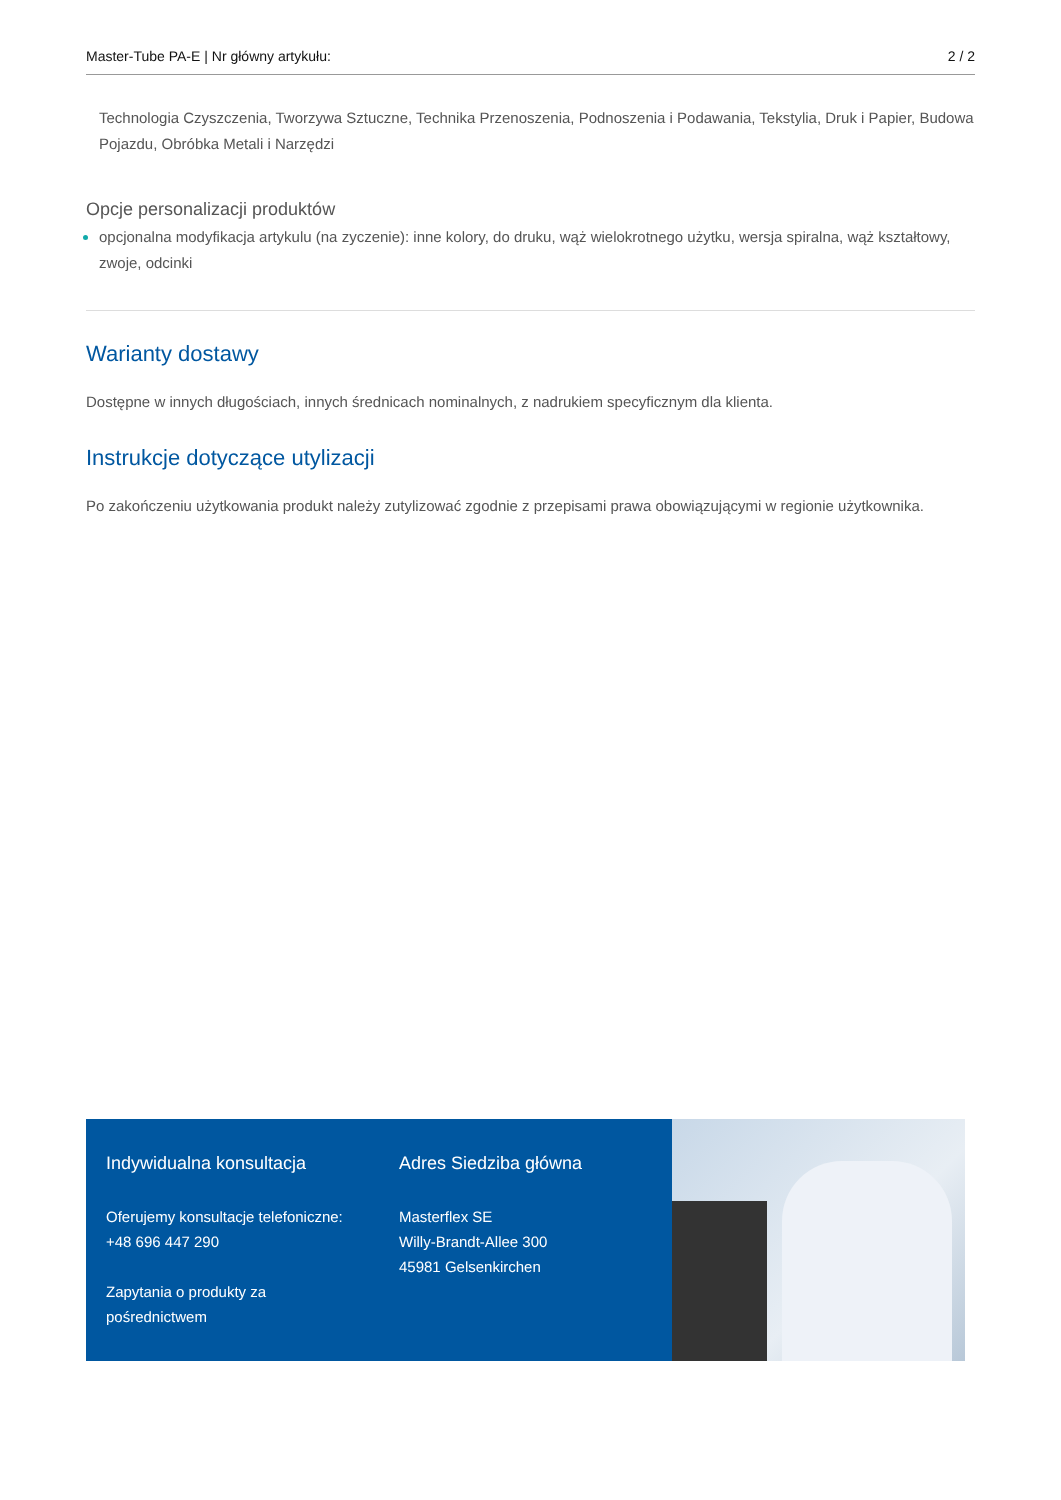Master-Tube PA-E | Nr główny artykułu: 2 / 2
Technologia Czyszczenia, Tworzywa Sztuczne, Technika Przenoszenia, Podnoszenia i Podawania, Tekstylia, Druk i Papier, Budowa Pojazdu, Obróbka Metali i Narzędzi
Opcje personalizacji produktów
opcjonalna modyfikacja artykulu (na zyczenie): inne kolory, do druku, wąż wielokrotnego użytku, wersja spiralna, wąż kształtowy, zwoje, odcinki
Warianty dostawy
Dostępne w innych długościach, innych średnicach nominalnych, z nadrukiem specyficznym dla klienta.
Instrukcje dotyczące utylizacji
Po zakończeniu użytkowania produkt należy zutylizować zgodnie z przepisami prawa obowiązującymi w regionie użytkownika.
Indywidualna konsultacja
Oferujemy konsultacje telefoniczne:
+48 696 447 290
Zapytania o produkty za pośrednictwem
Adres Siedziba główna
Masterflex SE
Willy-Brandt-Allee 300
45981 Gelsenkirchen